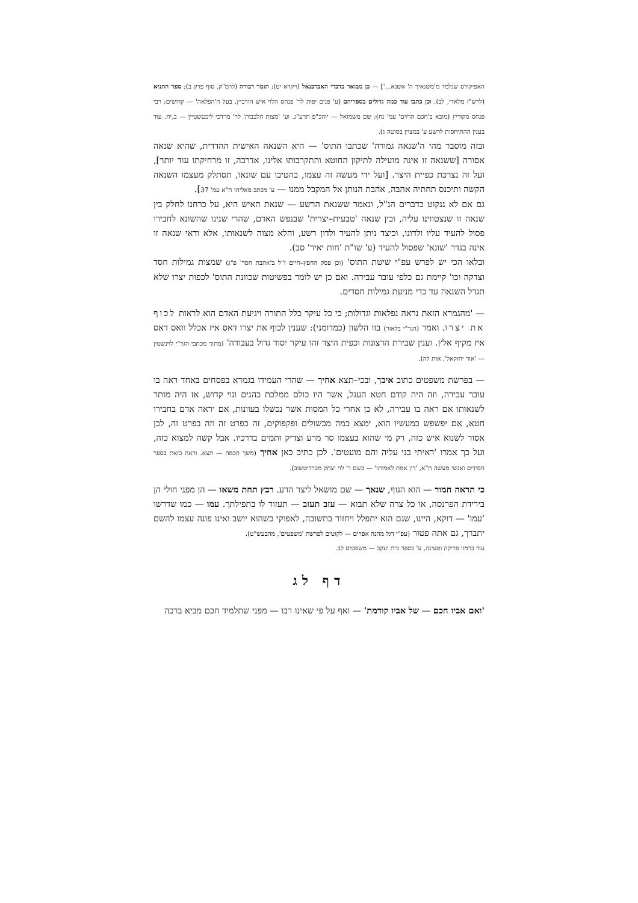האפיקורס שנלמד מ'משנאיך ה' אשנא...'] — כן מבואר בדברי האברבנאל (ויקרא יט); תומר דבורה (לרמ"ק. סוף פרק ב); ספר התניא (לרש"ז מלאדי, לב). וכן כתבו עוד כמה גדולים בספריהם (ע' פנים יפות לר' פנחס הלוי איש הורביץ, בעל ה'הפלאה' — קדושים; רבי פנחס מקוריץ (מובא ב'חכם הרזים' עמ' נח); שם משמואל — יוהכ"פ תרע"ג. וע' 'מצות הלבבות' לר' מרדכי ליכטשטיין — ב,יח. עוד בענין ההתיחסות לרשע ע' במצוין בסוטה ג).
ובזה מוסבר מהי ה'שנאה גמורה' שכתבו התוס' — היא השנאה האישית ההדדית, שהיא שנאה אסורה [ששנאה זו אינה מועילה לתיקון החוטא והתקרבותו אלינו, אדרבה, זו מרחיקתו עוד יותר], ועל זה נצרכת כפיית היצר. [ועל ידי מעשה זה עצמו, בהטיבו עם שונאו, תסתלק מעצמו השנאה הקשה ותיכנס תחתיה אהבה, אהבת הנותן אל המקבל ממנו — ע' מכתב מאליהו ח"א עמ' 37].
גם אם לא ננקוט כדברים הנ"ל, ונאמר ששנאת הרשע — שנאת האיש היא, על כרחנו לחלק בין שנאה זו שנצטווינו עליה, ובין שנאה 'טבעית–יצרית' שבנפש האדם, שהרי שנינו שהשונא לחבירו פסול להעיד עליו ולדונו, וכיצד ניתן להעיד ולדון רשע, והלא מצוה לשנאותו, אלא ודאי שנאה זו אינה בגדר 'שונא' שפסול להעיד (ע' שו"ת 'חות יאיר' סב).
ובלאו הכי יש לפרש עפ"י שיטת התוס' (וכן פסק החפץ–חיים ז"ל ב'אהבת חסד' פ"ג) שמצות גמילות חסד וצדקה וכו' קיימת גם כלפי עובר עבירה. ואם כן יש לומר בפשיטות שכוונת התוס' לכפות יצרו שלא תגדל השנאה עד כדי מניעת גמילות חסדים.
— 'מהגמרא הזאת נראה נפלאות וגדולות; כי כל עיקר כלל התורה ויגיעת האדם הוא לראות לכוף את יצרו. ואמר (הגר"י בלאזר) בזו הלשון (כמדומני): שענין לכוף את יצרו דאס איז אכלל וואס דאס איז מקיף אלץ. וענין שבירת הרצונות וכפית היצר זהו עיקר יסוד גדול בעבודה' (מתוך מכתבי הגר"י לוינשטין — 'אור יחזקאל', אות לה).
— בפרשת משפטים כתוב איבך, ובכי–תצא אחיך — שהרי העמידו בגמרא בפסחים באחד ראה בו עובר עבירה, וזה היה קודם חטא העגל, אשר היו כולם ממלכת כהנים וגוי קדוש, אז היה מותר לשנאותו אם ראה בו עבירה, לא כן אחרי כל המסות אשר נכשלו בעוונות, אם יראה אדם בחבירו חטא, אם יפשפש במעשיו הוא, ימצא כמה מכשולים ופקפוקים, זה בפרט זה וזה בפרט זה, לכן אסור לשנוא איש כזה, רק מי שהוא בעצמו סר מרע וצדיק ותמים בדרכיו. אבל קשה למצוא כזה, ועל כך אמרו 'ראיתי בני עליה והם מועטים'. לכן כתיב כאן אחיך (משך חכמה — תצא. וראה כזאת בספר חסידים ואנשי מעשה ח"א, 'דין אמת לאמיתו' — בשם ר' לוי יצחק מברדיטשוב).
כי תראה חמור — הוא הגוף, שנאך — שם מושאל ליצר הרע. רבץ תחת משאו — הן מפני חולי הן בירידת הפרנסה, או כל צרה שלא תבוא — עזב תעזב — תעזור לו בתפילתך. עמו — כמו שדרשו 'עמו' — דוקא, היינו, שגם הוא יתפלל ויחזור בתשובה, לאפוקי כשהוא יושב ואינו פונה עצמו להשם יתברך, גם אתה פטור (עפ"י דגל מחנה אפרים — לקוטים לפרשת 'משפטים', מהבעש"ט).
עוד ברמזי פריקה וטעינה, ע' בספר בית יעקב — משפטים לב.
דף לג
'ואם אביו חכם — של אביו קודמת' — ואף על פי שאינו רבו — מפני שתלמיד חכם מביא ברכה